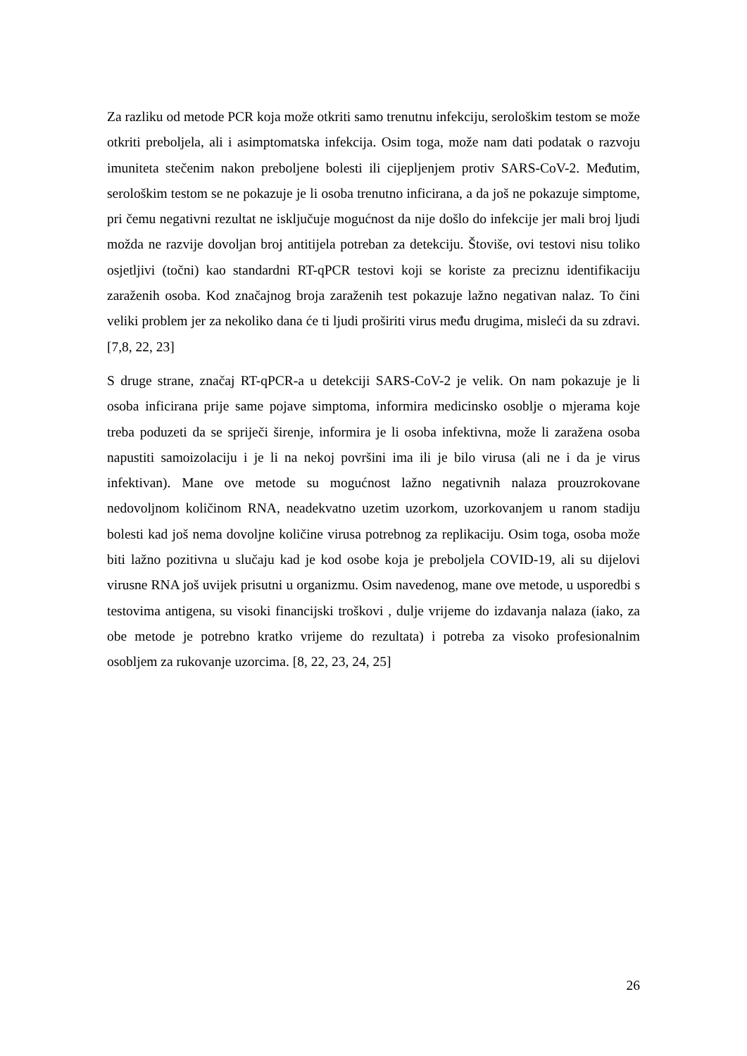Za razliku od metode PCR koja može otkriti samo trenutnu infekciju, serološkim testom se može otkriti preboljela, ali i asimptomatska infekcija. Osim toga, može nam dati podatak o razvoju imuniteta stečenim nakon preboljene bolesti ili cijepljenjem protiv SARS-CoV-2. Međutim, serološkim testom se ne pokazuje je li osoba trenutno inficirana, a da još ne pokazuje simptome, pri čemu negativni rezultat ne isključuje mogućnost da nije došlo do infekcije jer mali broj ljudi možda ne razvije dovoljan broj antitijela potreban za detekciju. Štoviše, ovi testovi nisu toliko osjetljivi (točni) kao standardni RT-qPCR testovi koji se koriste za preciznu identifikaciju zaraženih osoba. Kod značajnog broja zaraženih test pokazuje lažno negativan nalaz. To čini veliki problem jer za nekoliko dana će ti ljudi proširiti virus među drugima, misleći da su zdravi. [7,8, 22, 23]
S druge strane, značaj RT-qPCR-a u detekciji SARS-CoV-2 je velik. On nam pokazuje je li osoba inficirana prije same pojave simptoma, informira medicinsko osoblje o mjerama koje treba poduzeti da se spriječi širenje, informira je li osoba infektivna, može li zaražena osoba napustiti samoizolaciju i je li na nekoj površini ima ili je bilo virusa (ali ne i da je virus infektivan). Mane ove metode su mogućnost lažno negativnih nalaza prouzrokovane nedovoljnom količinom RNA, neadekvatno uzetim uzorkom, uzorkovanjem u ranom stadiju bolesti kad još nema dovoljne količine virusa potrebnog za replikaciju. Osim toga, osoba može biti lažno pozitivna u slučaju kad je kod osobe koja je preboljela COVID-19, ali su dijelovi virusne RNA još uvijek prisutni u organizmu. Osim navedenog, mane ove metode, u usporedbi s testovima antigena, su visoki financijski troškovi , dulje vrijeme do izdavanja nalaza (iako, za obe metode je potrebno kratko vrijeme do rezultata) i potreba za visoko profesionalnim osobljem za rukovanje uzorcima. [8, 22, 23, 24, 25]
26